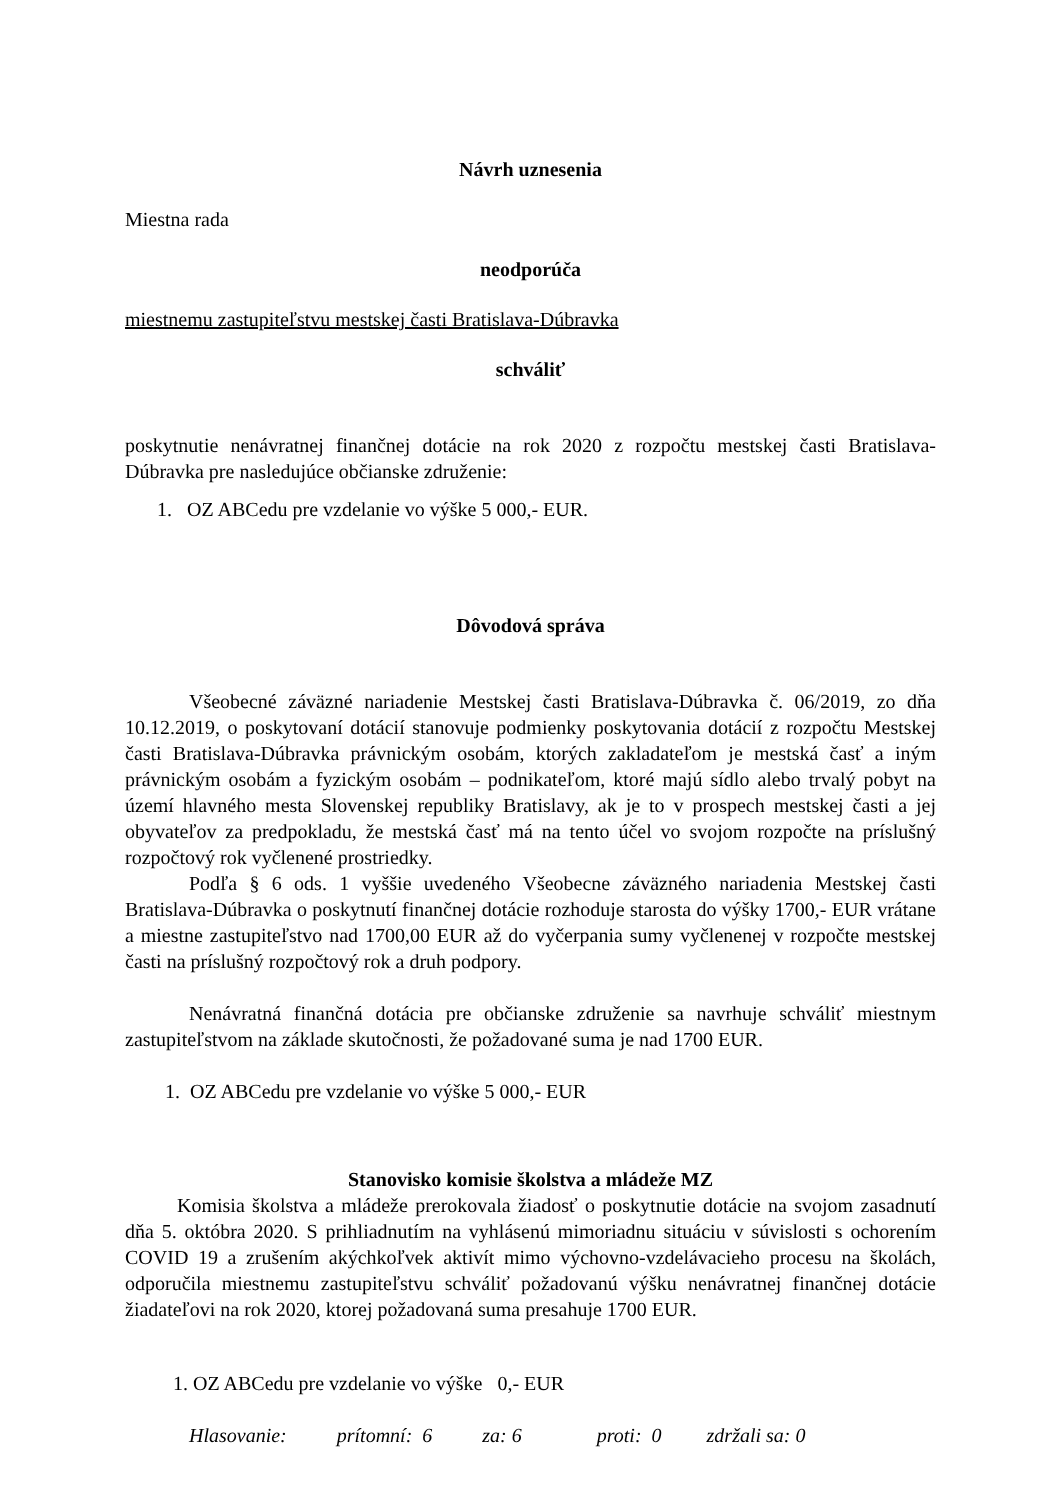Návrh uznesenia
Miestna rada
neodporúča
miestnemu zastupiteľstvu mestskej časti Bratislava-Dúbravka
schváliť
poskytnutie nenávratnej finančnej dotácie na rok 2020 z rozpočtu mestskej časti Bratislava-Dúbravka pre nasledujúce občianske združenie:
1. OZ ABCedu pre vzdelanie vo výške 5 000,- EUR.
Dôvodová správa
Všeobecné záväzné nariadenie Mestskej časti Bratislava-Dúbravka č. 06/2019, zo dňa 10.12.2019, o poskytovaní dotácií stanovuje podmienky poskytovania dotácií z rozpočtu Mestskej časti Bratislava-Dúbravka právnickým osobám, ktorých zakladateľom je mestská časť a iným právnickým osobám a fyzickým osobám – podnikateľom, ktoré majú sídlo alebo trvalý pobyt na území hlavného mesta Slovenskej republiky Bratislavy, ak je to v prospech mestskej časti a jej obyvateľov za predpokladu, že mestská časť má na tento účel vo svojom rozpočte na príslušný rozpočtový rok vyčlenené prostriedky.
Podľa § 6 ods. 1 vyššie uvedeného Všeobecne záväzného nariadenia Mestskej časti Bratislava-Dúbravka o poskytnutí finančnej dotácie rozhoduje starosta do výšky 1700,- EUR vrátane a miestne zastupiteľstvo nad 1700,00 EUR až do vyčerpania sumy vyčlenenej v rozpočte mestskej časti na príslušný rozpočtový rok a druh podpory.
Nenávratná finančná dotácia pre občianske združenie sa navrhuje schváliť miestnym zastupiteľstvom na základe skutočnosti, že požadované suma je nad 1700 EUR.
1. OZ ABCedu pre vzdelanie vo výške 5 000,- EUR
Stanovisko komisie školstva a mládeže MZ
Komisia školstva a mládeže prerokovala žiadosť o poskytnutie dotácie na svojom zasadnutí dňa 5. októbra 2020. S prihliadnutím na vyhlásenú mimoriadnu situáciu v súvislosti s ochorením COVID 19 a zrušením akýchkoľvek aktivít mimo výchovno-vzdelávacieho procesu na školách, odporučila miestnemu zastupiteľstvu schváliť požadovanú výšku nenávratnej finančnej dotácie žiadateľovi na rok 2020, ktorej požadovaná suma presahuje 1700 EUR.
1. OZ ABCedu pre vzdelanie vo výške 0,- EUR
Hlasovanie: prítomní: 6 za: 6 proti: 0 zdržali sa: 0